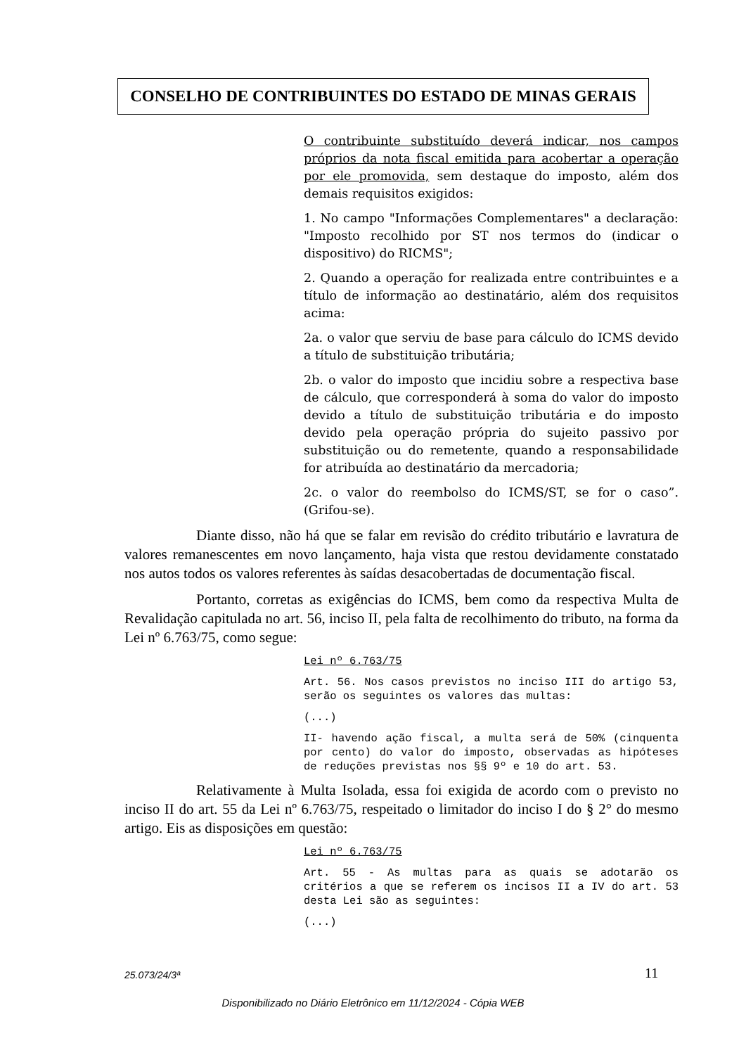CONSELHO DE CONTRIBUINTES DO ESTADO DE MINAS GERAIS
O contribuinte substituído deverá indicar, nos campos próprios da nota fiscal emitida para acobertar a operação por ele promovida, sem destaque do imposto, além dos demais requisitos exigidos:
1. No campo "Informações Complementares" a declaração: "Imposto recolhido por ST nos termos do (indicar o dispositivo) do RICMS";
2. Quando a operação for realizada entre contribuintes e a título de informação ao destinatário, além dos requisitos acima:
2a. o valor que serviu de base para cálculo do ICMS devido a título de substituição tributária;
2b. o valor do imposto que incidiu sobre a respectiva base de cálculo, que corresponderá à soma do valor do imposto devido a título de substituição tributária e do imposto devido pela operação própria do sujeito passivo por substituição ou do remetente, quando a responsabilidade for atribuída ao destinatário da mercadoria;
2c. o valor do reembolso do ICMS/ST, se for o caso”. (Grifou-se).
Diante disso, não há que se falar em revisão do crédito tributário e lavratura de valores remanescentes em novo lançamento, haja vista que restou devidamente constatado nos autos todos os valores referentes às saídas desacobertadas de documentação fiscal.
Portanto, corretas as exigências do ICMS, bem como da respectiva Multa de Revalidação capitulada no art. 56, inciso II, pela falta de recolhimento do tributo, na forma da Lei nº 6.763/75, como segue:
Lei nº 6.763/75
Art. 56. Nos casos previstos no inciso III do artigo 53, serão os seguintes os valores das multas:
(...)
II- havendo ação fiscal, a multa será de 50% (cinquenta por cento) do valor do imposto, observadas as hipóteses de reduções previstas nos §§ 9º e 10 do art. 53.
Relativamente à Multa Isolada, essa foi exigida de acordo com o previsto no inciso II do art. 55 da Lei nº 6.763/75, respeitado o limitador do inciso I do § 2° do mesmo artigo. Eis as disposições em questão:
Lei nº 6.763/75
Art. 55 - As multas para as quais se adotarão os critérios a que se referem os incisos II a IV do art. 53 desta Lei são as seguintes:
(...)
25.073/24/3ª 11
Disponibilizado no Diário Eletrônico em 11/12/2024 - Cópia WEB